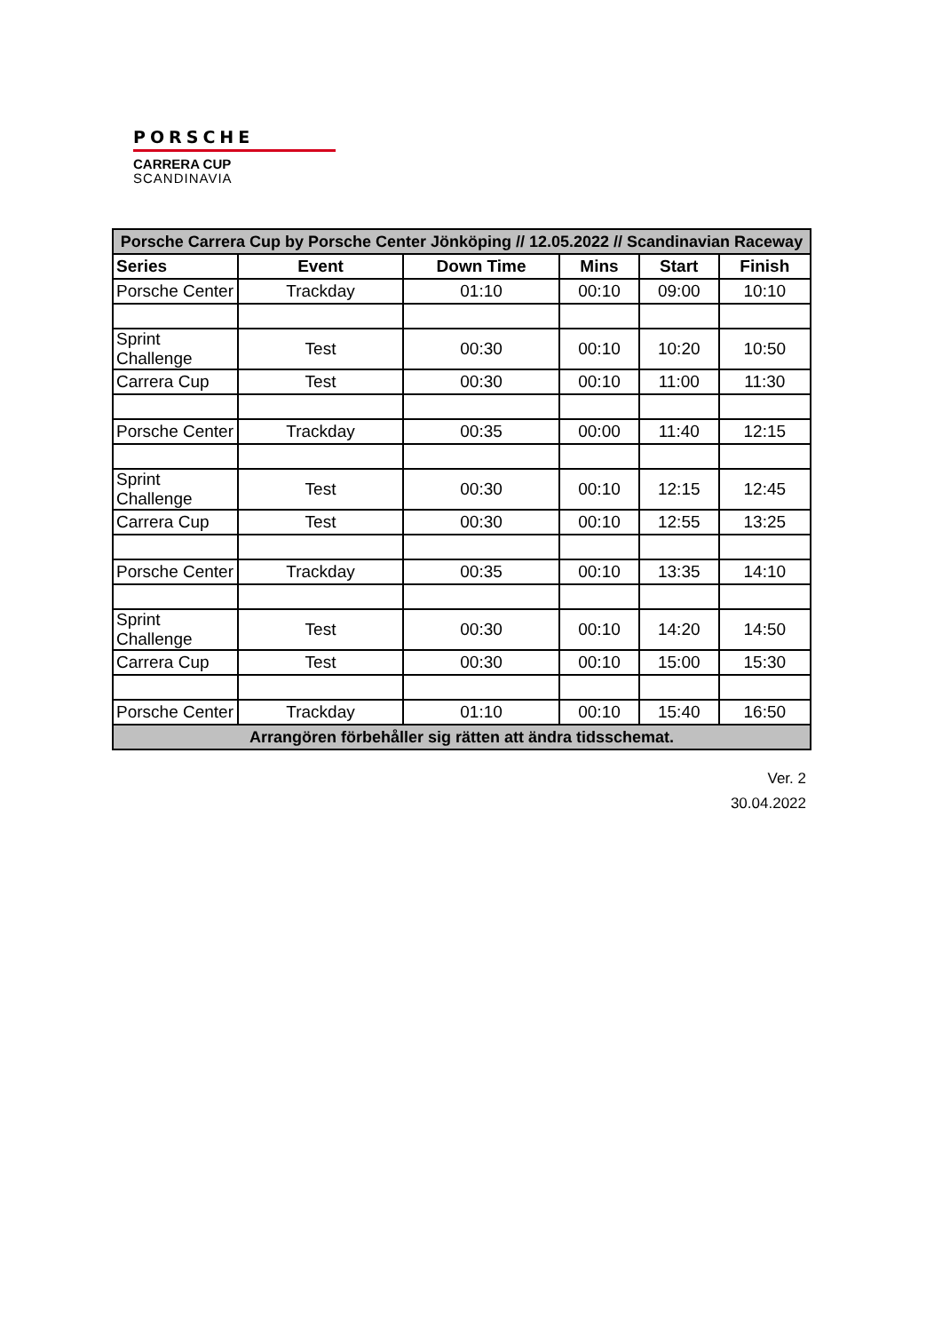PORSCHE
CARRERA CUP
SCANDINAVIA
| Porsche Carrera Cup by Porsche Center Jönköping // 12.05.2022 // Scandinavian Raceway | | | | | |
| --- | --- | --- | --- | --- | --- |
| Series | Event | Down Time | Mins | Start | Finish |
| Porsche Center | Trackday | 01:10 | 00:10 | 09:00 | 10:10 |
| Sprint Challenge | Test | 00:30 | 00:10 | 10:20 | 10:50 |
| Carrera Cup | Test | 00:30 | 00:10 | 11:00 | 11:30 |
| Porsche Center | Trackday | 00:35 | 00:00 | 11:40 | 12:15 |
| Sprint Challenge | Test | 00:30 | 00:10 | 12:15 | 12:45 |
| Carrera Cup | Test | 00:30 | 00:10 | 12:55 | 13:25 |
| Porsche Center | Trackday | 00:35 | 00:10 | 13:35 | 14:10 |
| Sprint Challenge | Test | 00:30 | 00:10 | 14:20 | 14:50 |
| Carrera Cup | Test | 00:30 | 00:10 | 15:00 | 15:30 |
| Porsche Center | Trackday | 01:10 | 00:10 | 15:40 | 16:50 |
| Arrangören förbehåller sig rätten att ändra tidsschemat. | | | | | |
Ver. 2
30.04.2022